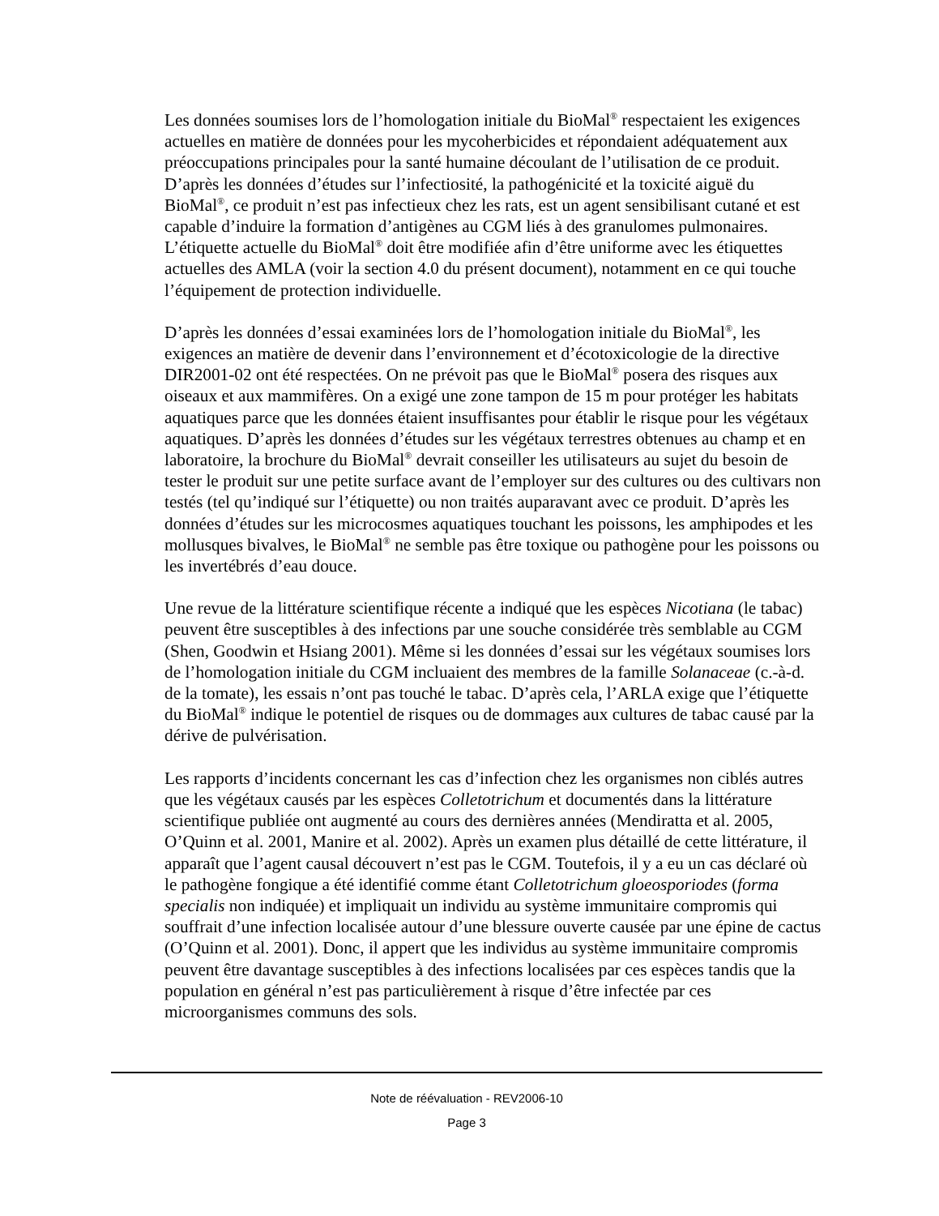Les données soumises lors de l’homologation initiale du BioMal<sup>®</sup> respectaient les exigences actuelles en matière de données pour les mycoherbicides et répondaient adéquatement aux préoccupations principales pour la santé humaine découlant de l’utilisation de ce produit. D’après les données d’études sur l’infectiosité, la pathogénicité et la toxicité aiguë du BioMal<sup>®</sup>, ce produit n’est pas infectieux chez les rats, est un agent sensibilisant cutané et est capable d’induire la formation d’antigènes au CGM liés à des granulomes pulmonaires. L’étiquette actuelle du BioMal<sup>®</sup> doit être modifiée afin d’être uniforme avec les étiquettes actuelles des AMLA (voir la section 4.0 du présent document), notamment en ce qui touche l’équipement de protection individuelle.
D’après les données d’essai examinées lors de l’homologation initiale du BioMal<sup>®</sup>, les exigences an matière de devenir dans l’environnement et d’écotoxicologie de la directive DIR2001-02 ont été respectées. On ne prévoit pas que le BioMal<sup>®</sup> posera des risques aux oiseaux et aux mammifères. On a exigé une zone tampon de 15 m pour protéger les habitats aquatiques parce que les données étaient insuffisantes pour établir le risque pour les végétaux aquatiques. D’après les données d’études sur les végétaux terrestres obtenues au champ et en laboratoire, la brochure du BioMal<sup>®</sup> devrait conseiller les utilisateurs au sujet du besoin de tester le produit sur une petite surface avant de l’employer sur des cultures ou des cultivars non testés (tel qu’indiqué sur l’étiquette) ou non traités auparavant avec ce produit. D’après les données d’études sur les microcosmes aquatiques touchant les poissons, les amphipodes et les mollusques bivalves, le BioMal<sup>®</sup> ne semble pas être toxique ou pathogène pour les poissons ou les invertébrés d’eau douce.
Une revue de la littérature scientifique récente a indiqué que les espèces Nicotiana (le tabac) peuvent être susceptibles à des infections par une souche considérée très semblable au CGM (Shen, Goodwin et Hsiang 2001). Même si les données d’essai sur les végétaux soumises lors de l’homologation initiale du CGM incluaient des membres de la famille Solanaceae (c.-à-d. de la tomate), les essais n’ont pas touché le tabac. D’après cela, l’ARLA exige que l’étiquette du BioMal<sup>®</sup> indique le potentiel de risques ou de dommages aux cultures de tabac causé par la dérive de pulvérisation.
Les rapports d’incidents concernant les cas d’infection chez les organismes non ciblés autres que les végétaux causés par les espèces Colletotrichum et documentés dans la littérature scientifique publiée ont augmenté au cours des dernières années (Mendiratta et al. 2005, O’Quinn et al. 2001, Manire et al. 2002). Après un examen plus détaillé de cette littérature, il apparaît que l’agent causal découvert n’est pas le CGM. Toutefois, il y a eu un cas déclaré où le pathogène fongique a été identifié comme étant Colletotrichum gloeosporiodes (forma specialis non indiquée) et impliquait un individu au système immunitaire compromis qui souffrait d’une infection localisée autour d’une blessure ouverte causée par une épine de cactus (O’Quinn et al. 2001). Donc, il appert que les individus au système immunitaire compromis peuvent être davantage susceptibles à des infections localisées par ces espèces tandis que la population en général n’est pas particulièrement à risque d’être infectée par ces microorganismes communs des sols.
Note de réévaluation - REV2006-10
Page 3